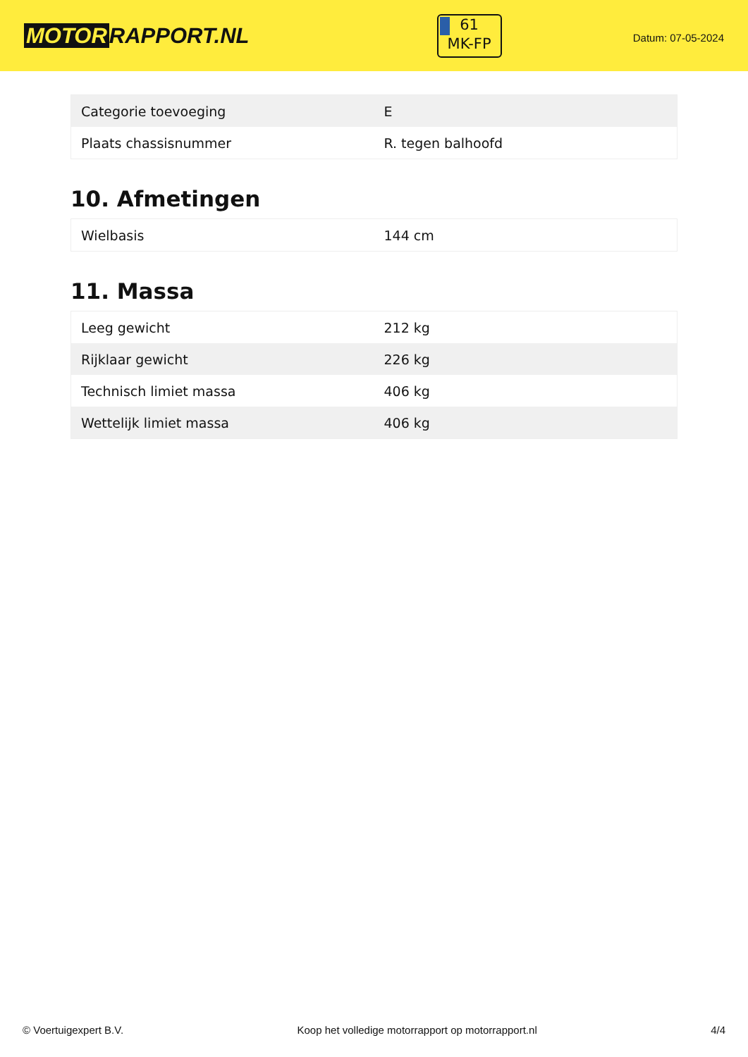MOTOR RAPPORT.NL
61
MK-FP
Datum: 07-05-2024
| Categorie toevoeging | E |
| Plaats chassisnummer | R. tegen balhoofd |
10. Afmetingen
| Wielbasis | 144 cm |
11. Massa
| Leeg gewicht | 212 kg |
| Rijklaar gewicht | 226 kg |
| Technisch limiet massa | 406 kg |
| Wettelijk limiet massa | 406 kg |
© Voertuigexpert B.V. Koop het volledige motorrapport op motorrapport.nl 4/4